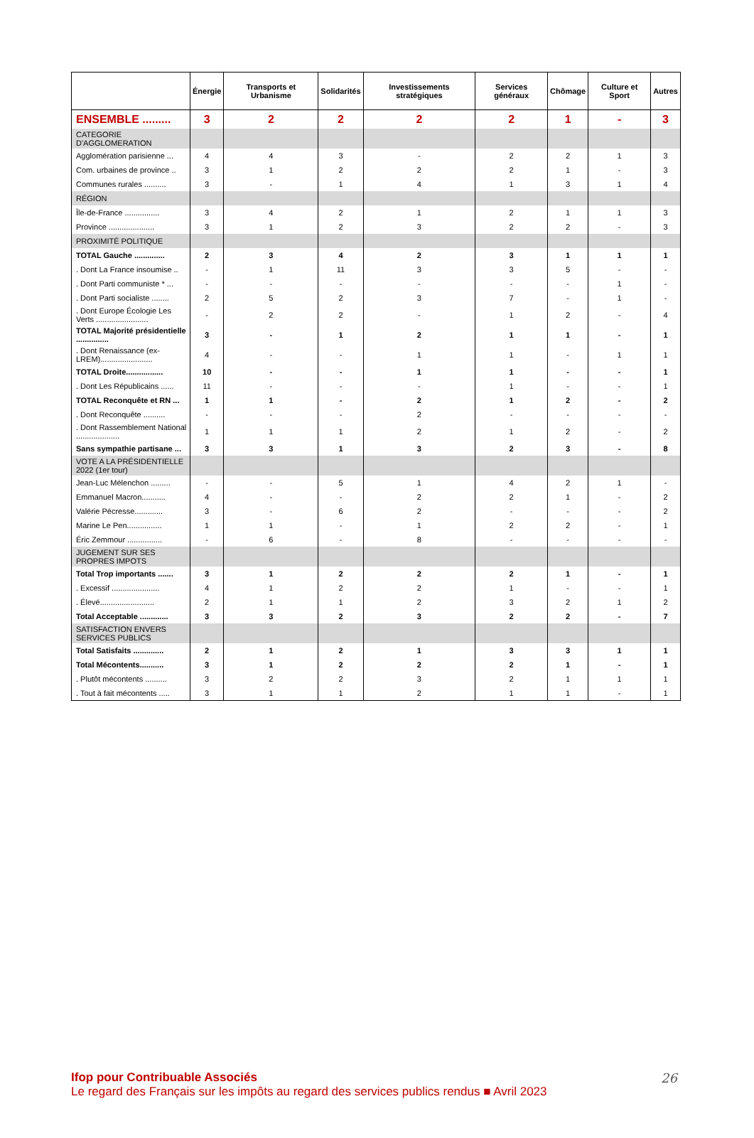| | Énergie | Transports et Urbanisme | Solidarités | Investissements stratégiques | Services généraux | Chômage | Culture et Sport | Autres |
| --- | --- | --- | --- | --- | --- | --- | --- | --- |
| ENSEMBLE ......... | 3 | 2 | 2 | 2 | 2 | 1 | - | 3 |
| CATEGORIE D'AGGLOMERATION | | | | | | | | |
| Agglomération parisienne ... | 4 | 4 | 3 | - | 2 | 2 | 1 | 3 |
| Com. urbaines de province .. | 3 | 1 | 2 | 2 | 2 | 1 | - | 3 |
| Communes rurales .......... | 3 | - | 1 | 4 | 1 | 3 | 1 | 4 |
| RÉGION | | | | | | | | |
| Île-de-France ................ | 3 | 4 | 2 | 1 | 2 | 1 | 1 | 3 |
| Province ..................... | 3 | 1 | 2 | 3 | 2 | 2 | - | 3 |
| PROXIMITÉ POLITIQUE | | | | | | | | |
| TOTAL Gauche .............. | 2 | 3 | 4 | 2 | 3 | 1 | 1 | 1 |
| . Dont La France insoumise .. | - | 1 | 11 | 3 | 3 | 5 | - | - |
| . Dont Parti communiste * ... | - | - | - | - | - | - | 1 | - |
| . Dont Parti socialiste ........ | 2 | 5 | 2 | 3 | 7 | - | 1 | - |
| . Dont Europe Écologie Les Verts ........................ | - | 2 | 2 | - | 1 | 2 | - | 4 |
| TOTAL Majorité présidentielle ............... | 3 | - | 1 | 2 | 1 | 1 | - | 1 |
| . Dont Renaissance (ex-LREM)........................ | 4 | - | - | 1 | 1 | - | 1 | 1 |
| TOTAL Droite................. | 10 | - | - | 1 | 1 | - | - | 1 |
| . Dont Les Républicains ...... | 11 | - | - | - | 1 | - | - | 1 |
| TOTAL Reconquête et RN ... | 1 | 1 | - | 2 | 1 | 2 | - | 2 |
| . Dont Reconquête .......... | - | - | - | 2 | - | - | - | - |
| . Dont Rassemblement National .................... | 1 | 1 | 1 | 2 | 1 | 2 | - | 2 |
| Sans sympathie partisane ... | 3 | 3 | 1 | 3 | 2 | 3 | - | 8 |
| VOTE A LA PRÉSIDENTIELLE 2022 (1er tour) | | | | | | | | |
| Jean-Luc Mélenchon ......... | - | - | 5 | 1 | 4 | 2 | 1 | - |
| Emmanuel Macron........... | 4 | - | - | 2 | 2 | 1 | - | 2 |
| Valérie Pécresse............. | 3 | - | 6 | 2 | - | - | - | 2 |
| Marine Le Pen................ | 1 | 1 | - | 1 | 2 | 2 | - | 1 |
| Éric Zemmour ................ | - | 6 | - | 8 | - | - | - | - |
| JUGEMENT SUR SES PROPRES IMPOTS | | | | | | | | |
| Total Trop importants ....... | 3 | 1 | 2 | 2 | 2 | 1 | - | 1 |
| . Excessif ...................... | 4 | 1 | 2 | 2 | 1 | - | - | 1 |
| . Élevé......................... | 2 | 1 | 1 | 2 | 3 | 2 | 1 | 2 |
| Total Acceptable ............. | 3 | 3 | 2 | 3 | 2 | 2 | - | 7 |
| SATISFACTION ENVERS SERVICES PUBLICS | | | | | | | | |
| Total Satisfaits .............. | 2 | 1 | 2 | 1 | 3 | 3 | 1 | 1 |
| Total Mécontents........... | 3 | 1 | 2 | 2 | 2 | 1 | - | 1 |
| . Plutôt mécontents .......... | 3 | 2 | 2 | 3 | 2 | 1 | 1 | 1 |
| . Tout à fait mécontents ..... | 3 | 1 | 1 | 2 | 1 | 1 | - | 1 |
Ifop pour Contribuable Associés
Le regard des Français sur les impôts au regard des services publics rendus ■ Avril 2023
26